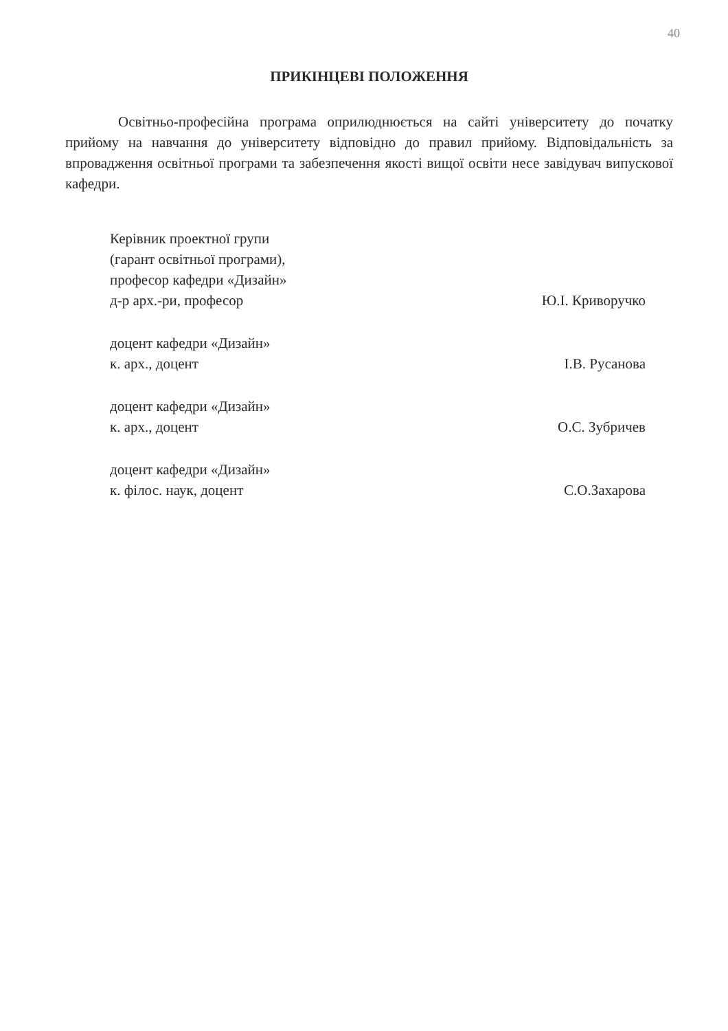40
ПРИКІНЦЕВІ ПОЛОЖЕННЯ
Освітньо-професійна програма оприлюднюється на сайті університету до початку прийому на навчання до університету відповідно до правил прийому. Відповідальність за впровадження освітньої програми та забезпечення якості вищої освіти несе завідувач випускової кафедри.
Керівник проектної групи
(гарант освітньої програми),
професор кафедри «Дизайн»
д-р арх.-ри, професор
Ю.І. Криворучко
доцент кафедри «Дизайн»
к. арх., доцент
І.В. Русанова
доцент кафедри «Дизайн»
к. арх., доцент
О.С. Зубричев
доцент кафедри «Дизайн»
к. філос. наук, доцент
С.О.Захарова